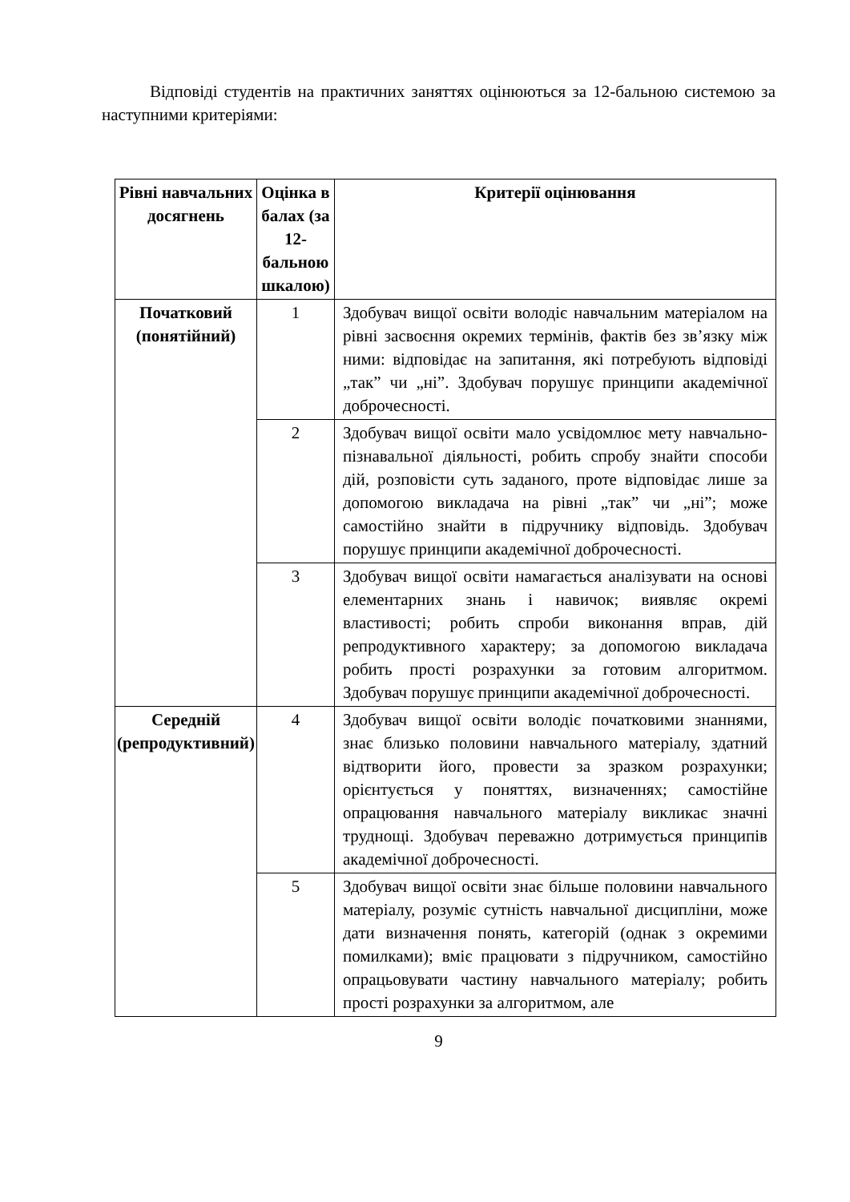Відповіді студентів на практичних заняттях оцінюються за 12-бальною системою за наступними критеріями:
| Рівні навчальних досягнень | Оцінка в балах (за 12-бальною шкалою) | Критерії оцінювання |
| --- | --- | --- |
| Початковий (понятійний) | 1 | Здобувач вищої освіти володіє навчальним матеріалом на рівні засвоєння окремих термінів, фактів без зв’язку між ними: відповідає на запитання, які потребують відповіді „так” чи „ні”. Здобувач порушує принципи академічної доброчесності. |
| | 2 | Здобувач вищої освіти мало усвідомлює мету навчально-пізнавальної діяльності, робить спробу знайти способи дій, розповісти суть заданого, проте відповідає лише за допомогою викладача на рівні „так” чи „ні”; може самостійно знайти в підручнику відповідь. Здобувач порушує принципи академічної доброчесності. |
| | 3 | Здобувач вищої освіти намагається аналізувати на основі елементарних знань і навичок; виявляє окремі властивості; робить спроби виконання вправ, дій репродуктивного характеру; за допомогою викладача робить прості розрахунки за готовим алгоритмом. Здобувач порушує принципи академічної доброчесності. |
| Середній (репродуктивний) | 4 | Здобувач вищої освіти володіє початковими знаннями, знає близько половини навчального матеріалу, здатний відтворити його, провести за зразком розрахунки; орієнтується у поняттях, визначеннях; самостійне опрацювання навчального матеріалу викликає значні труднощі. Здобувач переважно дотримується принципів академічної доброчесності. |
| | 5 | Здобувач вищої освіти знає більше половини навчального матеріалу, розуміє сутність навчальної дисципліни, може дати визначення понять, категорій (однак з окремими помилками); вміє працювати з підручником, самостійно опрацьовувати частину навчального матеріалу; робить прості розрахунки за алгоритмом, але |
9